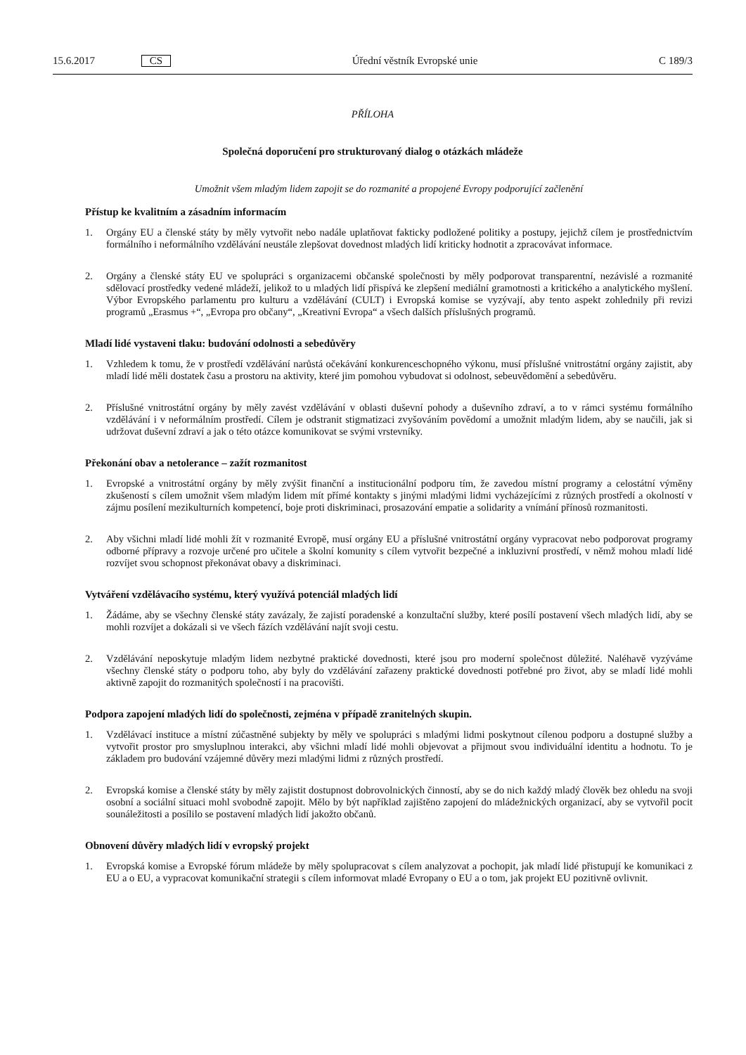15.6.2017 CS Úřední věstník Evropské unie C 189/3
PŘÍLOHA
Společná doporučení pro strukturovaný dialog o otázkách mládeže
Umožnit všem mladým lidem zapojit se do rozmanité a propojené Evropy podporující začlenění
Přístup ke kvalitním a zásadním informacím
1. Orgány EU a členské státy by měly vytvořit nebo nadále uplatňovat fakticky podložené politiky a postupy, jejichž cílem je prostřednictvím formálního i neformálního vzdělávání neustále zlepšovat dovednost mladých lidí kriticky hodnotit a zpracovávat informace.
2. Orgány a členské státy EU ve spolupráci s organizacemi občanské společnosti by měly podporovat transparentní, nezávislé a rozmanité sdělovací prostředky vedené mládeží, jelikož to u mladých lidí přispívá ke zlepšení mediální gramotnosti a kritického a analytického myšlení. Výbor Evropského parlamentu pro kulturu a vzdělávání (CULT) i Evropská komise se vyzývají, aby tento aspekt zohlednily při revizi programů „Erasmus +“, „Evropa pro občany“, „Kreativní Evropa“ a všech dalších příslušných programů.
Mladí lidé vystaveni tlaku: budování odolnosti a sebedůvěry
1. Vzhledem k tomu, že v prostředí vzdělávání narůstá očekávání konkurenceschopného výkonu, musí příslušné vnitrostátní orgány zajistit, aby mladí lidé měli dostatek času a prostoru na aktivity, které jim pomohou vybudovat si odolnost, sebeuvědomění a sebedůvěru.
2. Příslušné vnitrostátní orgány by měly zavést vzdělávání v oblasti duševní pohody a duševního zdraví, a to v rámci systému formálního vzdělávání i v neformálním prostředí. Cílem je odstranit stigmatizaci zvyšováním povědomí a umožnit mladým lidem, aby se naučili, jak si udržovat duševní zdraví a jak o této otázce komunikovat se svými vrstevníky.
Překonání obav a netolerance – zažít rozmanitost
1. Evropské a vnitrostátní orgány by měly zvýšit finanční a institucionální podporu tím, že zavedou místní programy a celostátní výměny zkušeností s cílem umožnit všem mladým lidem mít přímé kontakty s jinými mladými lidmi vycházejícími z různých prostředí a okolností v zájmu posílení mezikulturních kompetencí, boje proti diskriminaci, prosazování empatie a solidarity a vnímání přínosů rozmanitosti.
2. Aby všichni mladí lidé mohli žít v rozmanité Evropě, musí orgány EU a příslušné vnitrostátní orgány vypracovat nebo podporovat programy odborné přípravy a rozvoje určené pro učitele a školní komunity s cílem vytvořit bezpečné a inkluzivní prostředí, v němž mohou mladí lidé rozvíjet svou schopnost překonávat obavy a diskriminaci.
Vytváření vzdělávacího systému, který využívá potenciál mladých lidí
1. Žádáme, aby se všechny členské státy zavázaly, že zajistí poradenské a konzultační služby, které posílí postavení všech mladých lidí, aby se mohli rozvíjet a dokázali si ve všech fázích vzdělávání najít svoji cestu.
2. Vzdělávání neposkytuje mladým lidem nezbytné praktické dovednosti, které jsou pro moderní společnost důležité. Naléhavě vyzýváme všechny členské státy o podporu toho, aby byly do vzdělávání zařazeny praktické dovednosti potřebné pro život, aby se mladí lidé mohli aktivně zapojit do rozmanitých společností i na pracovišti.
Podpora zapojení mladých lidí do společnosti, zejména v případě zranitelných skupin.
1. Vzdělávací instituce a místní zúčastněné subjekty by měly ve spolupráci s mladými lidmi poskytnout cílenou podporu a dostupné služby a vytvořit prostor pro smysluplnou interakci, aby všichni mladí lidé mohli objevovat a přijmout svou individuální identitu a hodnotu. To je základem pro budování vzájemné důvěry mezi mladými lidmi z různých prostředí.
2. Evropská komise a členské státy by měly zajistit dostupnost dobrovolnických činností, aby se do nich každý mladý člověk bez ohledu na svoji osobní a sociální situaci mohl svobodně zapojit. Mělo by být například zajištěno zapojení do mládežnických organizací, aby se vytvořil pocit sounáležitosti a posílilo se postavení mladých lidí jakožto občanů.
Obnovení důvěry mladých lidí v evropský projekt
1. Evropská komise a Evropské fórum mládeže by měly spolupracovat s cílem analyzovat a pochopit, jak mladí lidé přistupují ke komunikaci z EU a o EU, a vypracovat komunikační strategii s cílem informovat mladé Evropany o EU a o tom, jak projekt EU pozitivně ovlivnit.